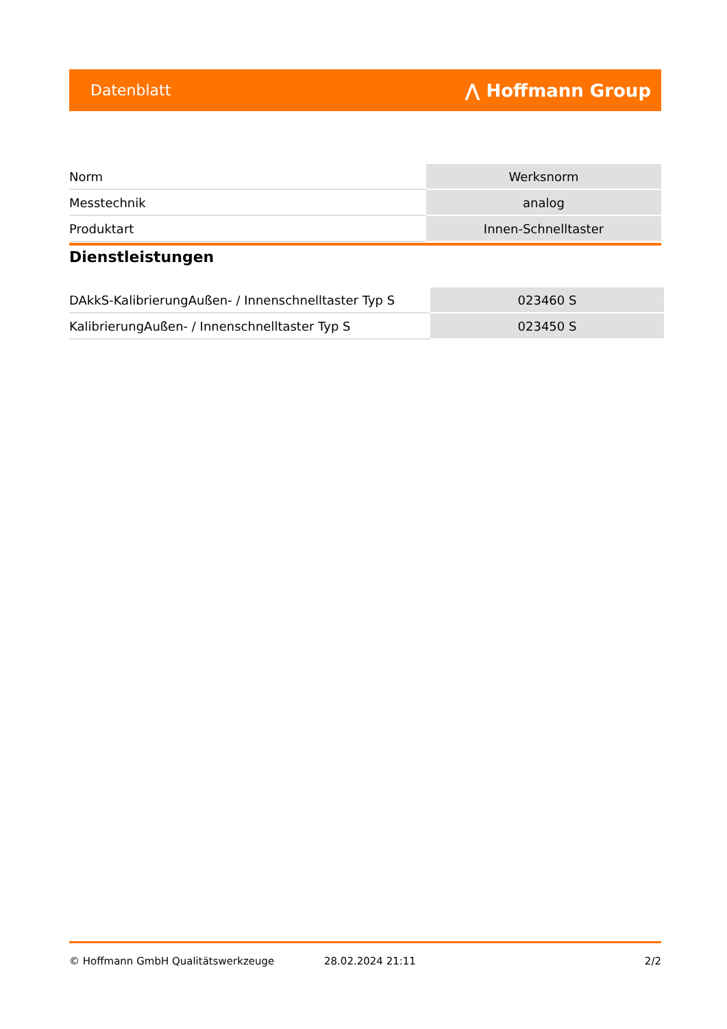Datenblatt ⋀ Hoffmann Group
| Norm | Werksnorm |
| Messtechnik | analog |
| Produktart | Innen-Schnelltaster |
Dienstleistungen
| DAkkS-KalibrierungAußen- / Innenschnelltaster Typ S | 023460 S |
| KalibrierungAußen- / Innenschnelltaster Typ S | 023450 S |
© Hoffmann GmbH Qualitätswerkzeuge 28.02.2024 21:11 2/2